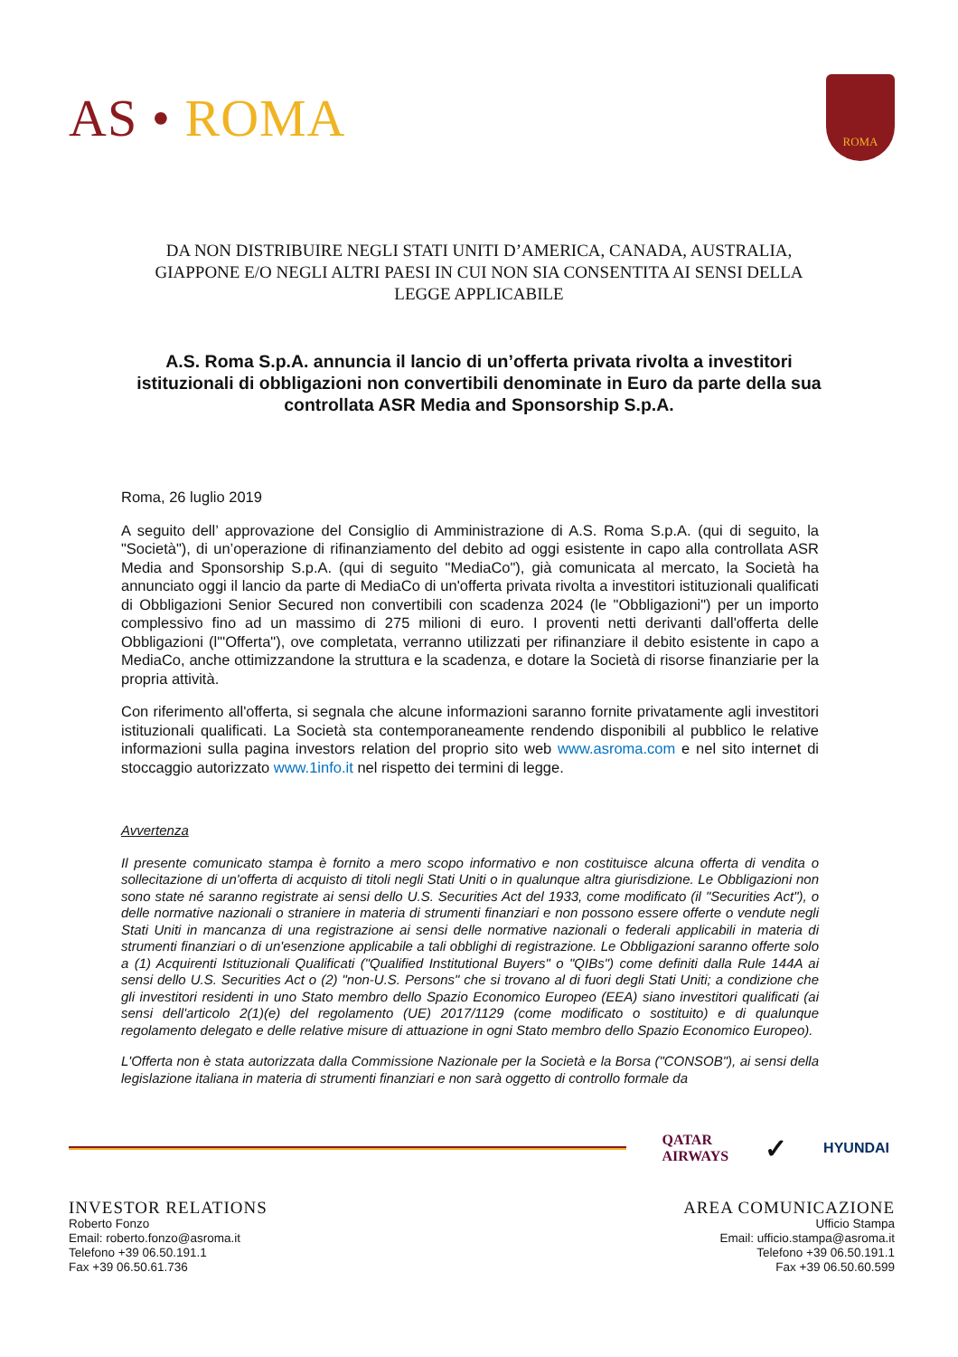AS • ROMA
ROMA
DA NON DISTRIBUIRE NEGLI STATI UNITI D’AMERICA, CANADA, AUSTRALIA, GIAPPONE E/O NEGLI ALTRI PAESI IN CUI NON SIA CONSENTITA AI SENSI DELLA LEGGE APPLICABILE
A.S. Roma S.p.A. annuncia il lancio di un’offerta privata rivolta a investitori istituzionali di obbligazioni non convertibili denominate in Euro da parte della sua controllata ASR Media and Sponsorship S.p.A.
Roma, 26 luglio 2019
A seguito dell’ approvazione del Consiglio di Amministrazione di A.S. Roma S.p.A. (qui di seguito, la "Società"), di un’operazione di rifinanziamento del debito ad oggi esistente in capo alla controllata ASR Media and Sponsorship S.p.A. (qui di seguito "MediaCo"), già comunicata al mercato, la Società ha annunciato oggi il lancio da parte di MediaCo di un'offerta privata rivolta a investitori istituzionali qualificati di Obbligazioni Senior Secured non convertibili con scadenza 2024 (le "Obbligazioni") per un importo complessivo fino ad un massimo di 275 milioni di euro. I proventi netti derivanti dall'offerta delle Obbligazioni (l'"Offerta"), ove completata, verranno utilizzati per rifinanziare il debito esistente in capo a MediaCo, anche ottimizzandone la struttura e la scadenza, e dotare la Società di risorse finanziarie per la propria attività.
Con riferimento all'offerta, si segnala che alcune informazioni saranno fornite privatamente agli investitori istituzionali qualificati. La Società sta contemporaneamente rendendo disponibili al pubblico le relative informazioni sulla pagina investors relation del proprio sito web www.asroma.com e nel sito internet di stoccaggio autorizzato www.1info.it nel rispetto dei termini di legge.
Avvertenza
Il presente comunicato stampa è fornito a mero scopo informativo e non costituisce alcuna offerta di vendita o sollecitazione di un'offerta di acquisto di titoli negli Stati Uniti o in qualunque altra giurisdizione. Le Obbligazioni non sono state né saranno registrate ai sensi dello U.S. Securities Act del 1933, come modificato (il "Securities Act"), o delle normative nazionali o straniere in materia di strumenti finanziari e non possono essere offerte o vendute negli Stati Uniti in mancanza di una registrazione ai sensi delle normative nazionali o federali applicabili in materia di strumenti finanziari o di un'esenzione applicabile a tali obblighi di registrazione. Le Obbligazioni saranno offerte solo a (1) Acquirenti Istituzionali Qualificati ("Qualified Institutional Buyers" o "QIBs") come definiti dalla Rule 144A ai sensi dello U.S. Securities Act o (2) "non-U.S. Persons" che si trovano al di fuori degli Stati Uniti; a condizione che gli investitori residenti in uno Stato membro dello Spazio Economico Europeo (EEA) siano investitori qualificati (ai sensi dell'articolo 2(1)(e) del regolamento (UE) 2017/1129 (come modificato o sostituito) e di qualunque regolamento delegato e delle relative misure di attuazione in ogni Stato membro dello Spazio Economico Europeo).
L'Offerta non è stata autorizzata dalla Commissione Nazionale per la Società e la Borsa ("CONSOB"), ai sensi della legislazione italiana in materia di strumenti finanziari e non sarà oggetto di controllo formale da
QATAR
AIRWAYS
✓
HYUNDAI
INVESTOR RELATIONS
Roberto Fonzo
Email: roberto.fonzo@asroma.it
Telefono +39 06.50.191.1
Fax +39 06.50.61.736
AREA COMUNICAZIONE
Ufficio Stampa
Email: ufficio.stampa@asroma.it
Telefono +39 06.50.191.1
Fax +39 06.50.60.599